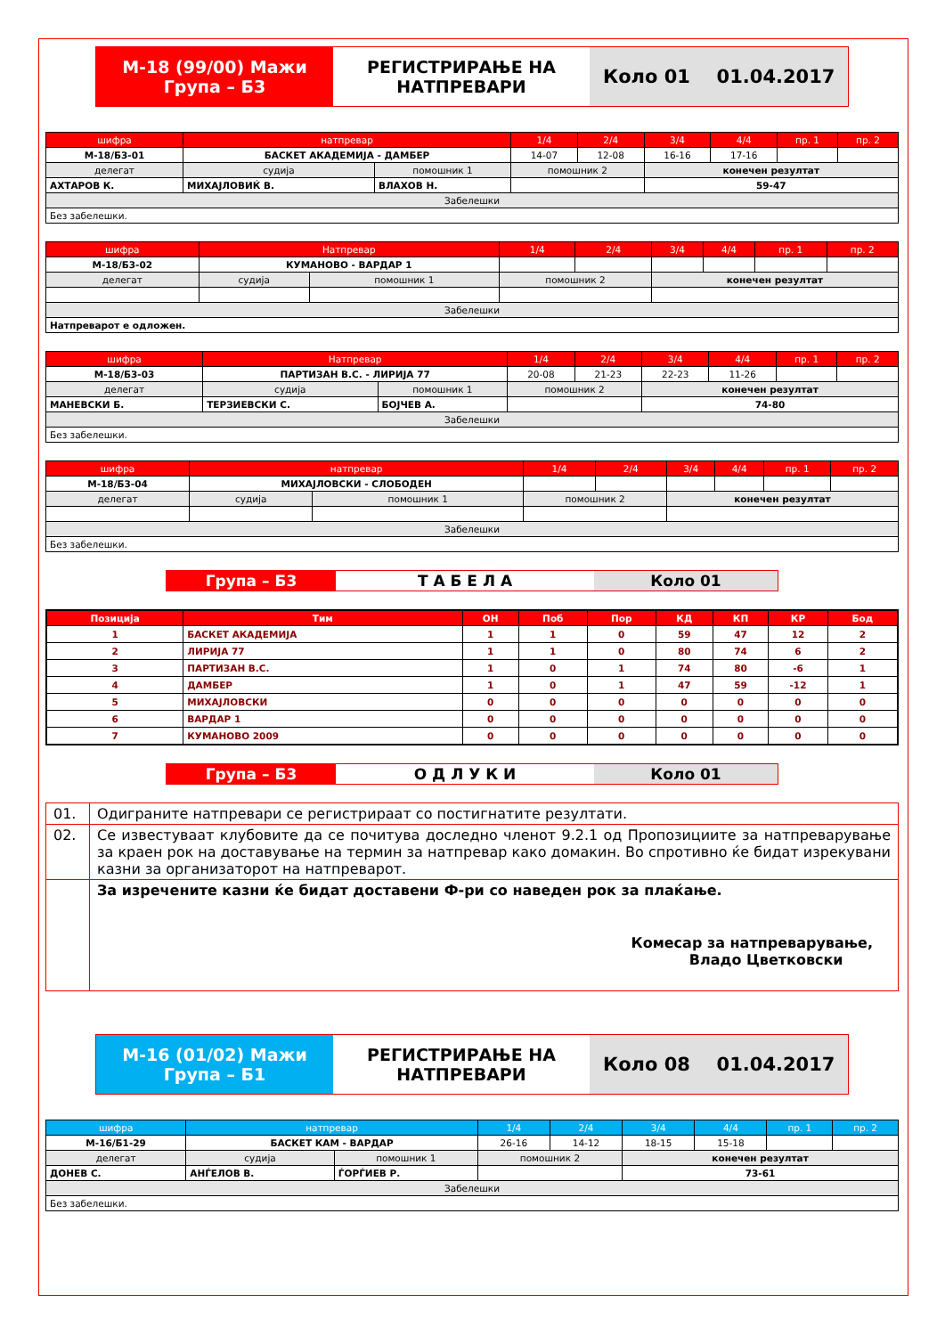М-18 (99/00) Мажи
Група – Б3
РЕГИСТРИРАЊЕ НА
НАТПРЕВАРИ
Коло 01 01.04.2017
| шифра | натпревар | | 1/4 | 2/4 | 3/4 | 4/4 | пр. 1 | пр. 2 |
| --- | --- | --- | --- | --- | --- | --- | --- | --- |
| М-18/Б3-01 | БАСКЕТ АКАДЕМИЈА - ДАМБЕР | | 14-07 | 12-08 | 16-16 | 17-16 | | |
| делегат | судија | помошник 1 | помошник 2 | | конечен резултат | | | |
| АХТАРОВ К. | МИХАЈЛОВИЌ В. | ВЛАХОВ Н. | | | 59-47 | | | |
| Забелешки | | | | | | | | |
| Без забелешки. | | | | | | | | |
| шифра | Натпревар | | 1/4 | 2/4 | 3/4 | 4/4 | пр. 1 | пр. 2 |
| --- | --- | --- | --- | --- | --- | --- | --- | --- |
| М-18/Б3-02 | КУМАНОВО - ВАРДАР 1 | | | | | | | |
| делегат | судија | помошник 1 | помошник 2 | | конечен резултат | | | |
| Забелешки | | | | | | | | |
| Натпреварот е одложен. | | | | | | | | |
| шифра | Натпревар | | 1/4 | 2/4 | 3/4 | 4/4 | пр. 1 | пр. 2 |
| --- | --- | --- | --- | --- | --- | --- | --- | --- |
| М-18/Б3-03 | ПАРТИЗАН В.С. - ЛИРИЈА 77 | | 20-08 | 21-23 | 22-23 | 11-26 | | |
| делегат | судија | помошник 1 | помошник 2 | | конечен резултат | | | |
| МАНЕВСКИ Б. | ТЕРЗИЕВСКИ С. | БОЈЧЕВ А. | | | 74-80 | | | |
| Забелешки | | | | | | | | |
| Без забелешки. | | | | | | | | |
| шифра | натпревар | | 1/4 | 2/4 | 3/4 | 4/4 | пр. 1 | пр. 2 |
| --- | --- | --- | --- | --- | --- | --- | --- | --- |
| М-18/Б3-04 | МИХАЈЛОВСКИ - СЛОБОДЕН | | | | | | | |
| делегат | судија | помошник 1 | помошник 2 | | конечен резултат | | | |
| Забелешки | | | | | | | | |
| Без забелешки. | | | | | | | | |
Група – Б3 Т А Б Е Л А Коло 01
| Позиција | Тим | ОН | Поб | Пор | КД | КП | КР | Бод |
| --- | --- | --- | --- | --- | --- | --- | --- | --- |
| 1 | БАСКЕТ АКАДЕМИЈА | 1 | 1 | 0 | 59 | 47 | 12 | 2 |
| 2 | ЛИРИЈА 77 | 1 | 1 | 0 | 80 | 74 | 6 | 2 |
| 3 | ПАРТИЗАН В.С. | 1 | 0 | 1 | 74 | 80 | -6 | 1 |
| 4 | ДАМБЕР | 1 | 0 | 1 | 47 | 59 | -12 | 1 |
| 5 | МИХАЈЛОВСКИ | 0 | 0 | 0 | 0 | 0 | 0 | 0 |
| 6 | ВАРДАР 1 | 0 | 0 | 0 | 0 | 0 | 0 | 0 |
| 7 | КУМАНОВО 2009 | 0 | 0 | 0 | 0 | 0 | 0 | 0 |
Група – Б3 О Д Л У К И Коло 01
| 01. | Одиграните натпревари се регистрираат со постигнатите резултати. |
| 02. | Се известуваат клубовите да се почитува доследно членот 9.2.1 од Пропозициите за натпреварување за краен рок на доставување на термин за натпревар како домакин. Во спротивно ќе бидат изрекувани казни за организаторот на натпреварот. |
| | За изречените казни ќе бидат доставени Ф-ри со наведен рок за плаќање. Комесар за натпреварување, Владо Цветковски |
М-16 (01/02) Мажи
Група – Б1
РЕГИСТРИРАЊЕ НА
НАТПРЕВАРИ
Коло 08 01.04.2017
| шифра | натпревар | | 1/4 | 2/4 | 3/4 | 4/4 | пр. 1 | пр. 2 |
| --- | --- | --- | --- | --- | --- | --- | --- | --- |
| М-16/Б1-29 | БАСКЕТ КАМ - ВАРДАР | | 26-16 | 14-12 | 18-15 | 15-18 | | |
| делегат | судија | помошник 1 | помошник 2 | | конечен резултат | | | |
| ДОНЕВ С. | АНЃЕЛОВ В. | ЃОРЃИЕВ Р. | | | 73-61 | | | |
| Забелешки | | | | | | | | |
| Без забелешки. | | | | | | | | |